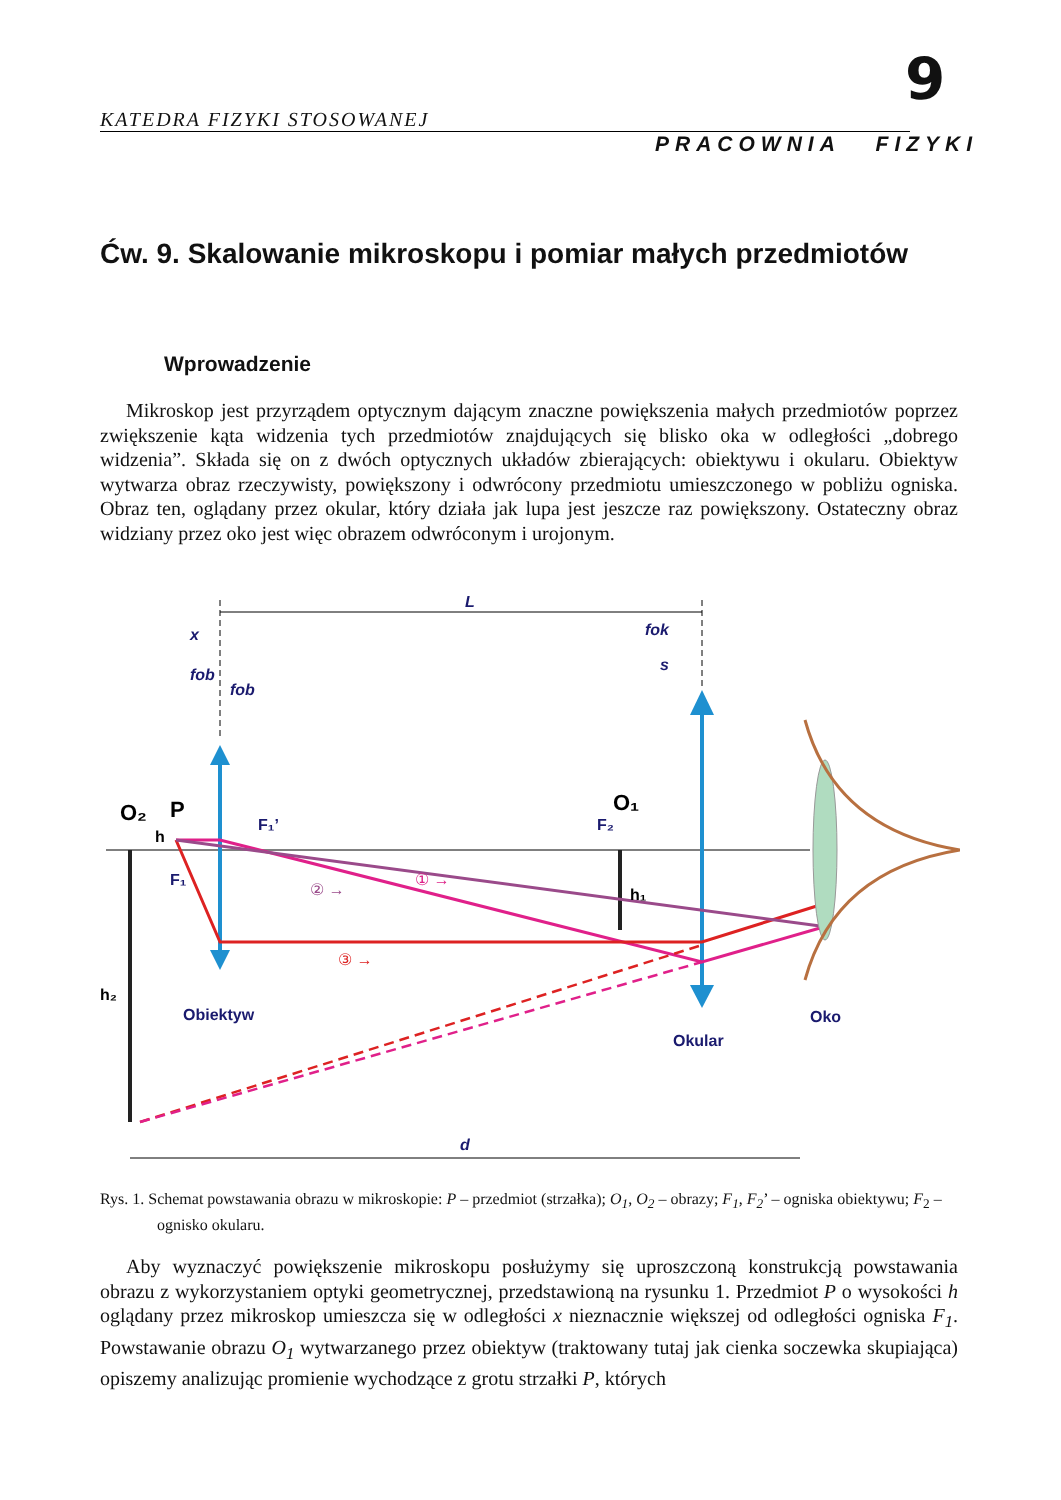9
KATEDRA FIZYKI STOSOWANEJ
PRACOWNIA FIZYKI
Ćw. 9. Skalowanie mikroskopu i pomiar małych przedmiotów
Wprowadzenie
Mikroskop jest przyrządem optycznym dającym znaczne powiększenia małych przedmiotów poprzez zwiększenie kąta widzenia tych przedmiotów znajdujących się blisko oka w odległości „dobrego widzenia”. Składa się on z dwóch optycznych układów zbierających: obiektywu i okularu. Obiektyw wytwarza obraz rzeczywisty, powiększony i odwrócony przedmiotu umieszczonego w pobliżu ogniska. Obraz ten, oglądany przez okular, który działa jak lupa jest jeszcze raz powiększony. Ostateczny obraz widziany przez oko jest więc obrazem odwróconym i urojonym.
L
O₂
P
h
F₁
F₁’
F₂
O₁
h₁
h₂
Obiektyw
Okular
Oko
d
x
fob
fob
fok
s
① →
② →
③ →
Rys. 1. Schemat powstawania obrazu w mikroskopie: P – przedmiot (strzałka); O<sub>1</sub>, O<sub>2</sub> – obrazy; F<sub>1</sub>, F<sub>2</sub>’ – ogniska obiektywu; F<sub>2</sub> – ognisko okularu.
Aby wyznaczyć powiększenie mikroskopu posłużymy się uproszczoną konstrukcją powstawania obrazu z wykorzystaniem optyki geometrycznej, przedstawioną na rysunku 1. Przedmiot P o wysokości h oglądany przez mikroskop umieszcza się w odległości x nieznacznie większej od odległości ogniska F<sub>1</sub>. Powstawanie obrazu O<sub>1</sub> wytwarzanego przez obiektyw (traktowany tutaj jak cienka soczewka skupiająca) opiszemy analizując promienie wychodzące z grotu strzałki P, których